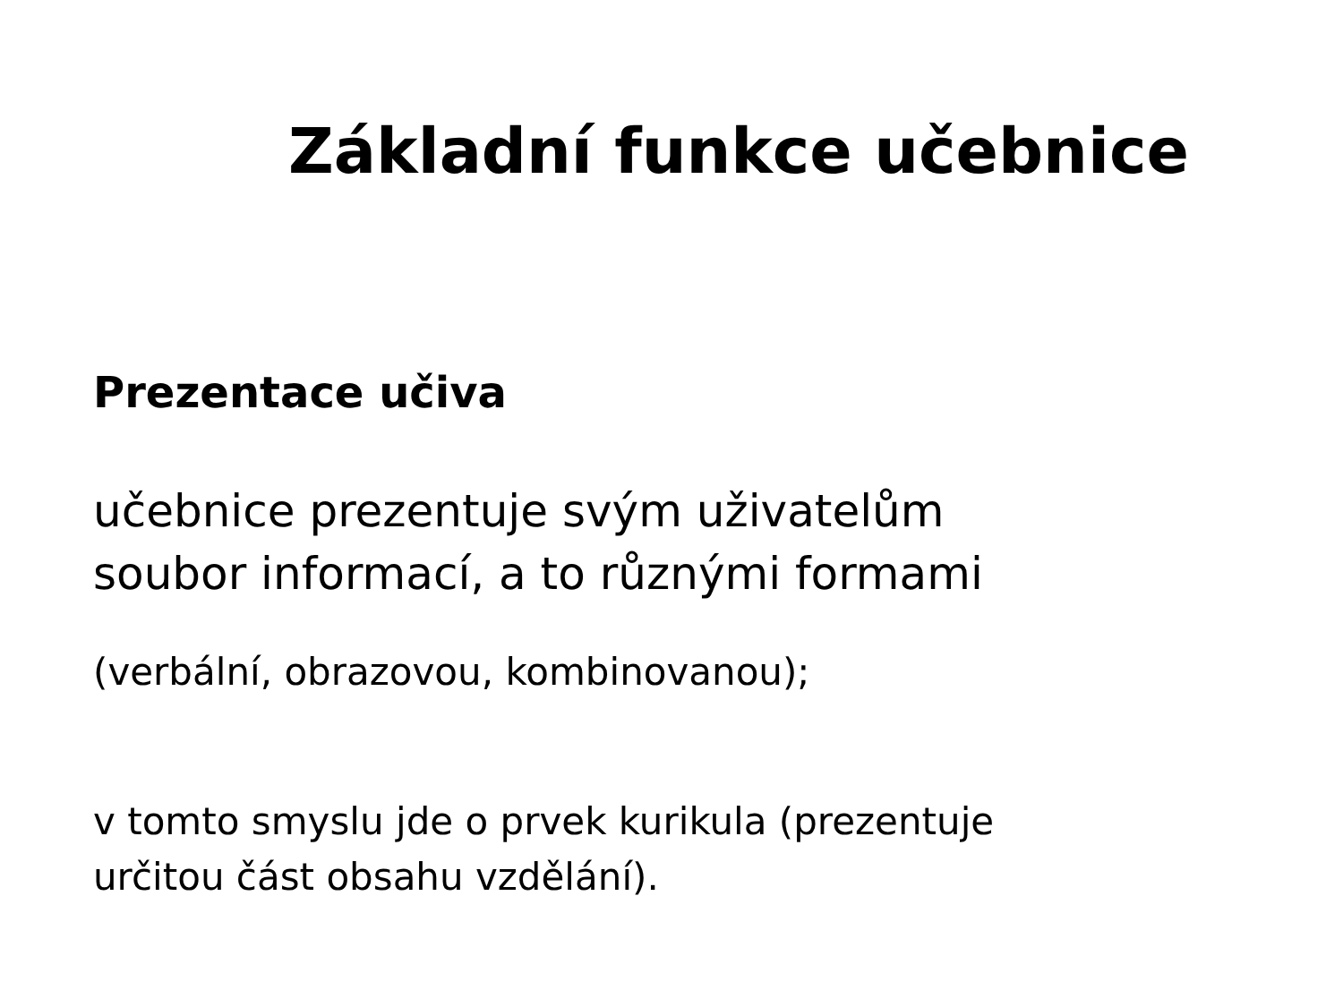Základní funkce učebnice
Prezentace učiva
učebnice prezentuje svým uživatelům
soubor informací, a to různými formami
(verbální, obrazovou, kombinovanou);
v tomto smyslu jde o prvek kurikula (prezentuje
určitou část obsahu vzdělání).